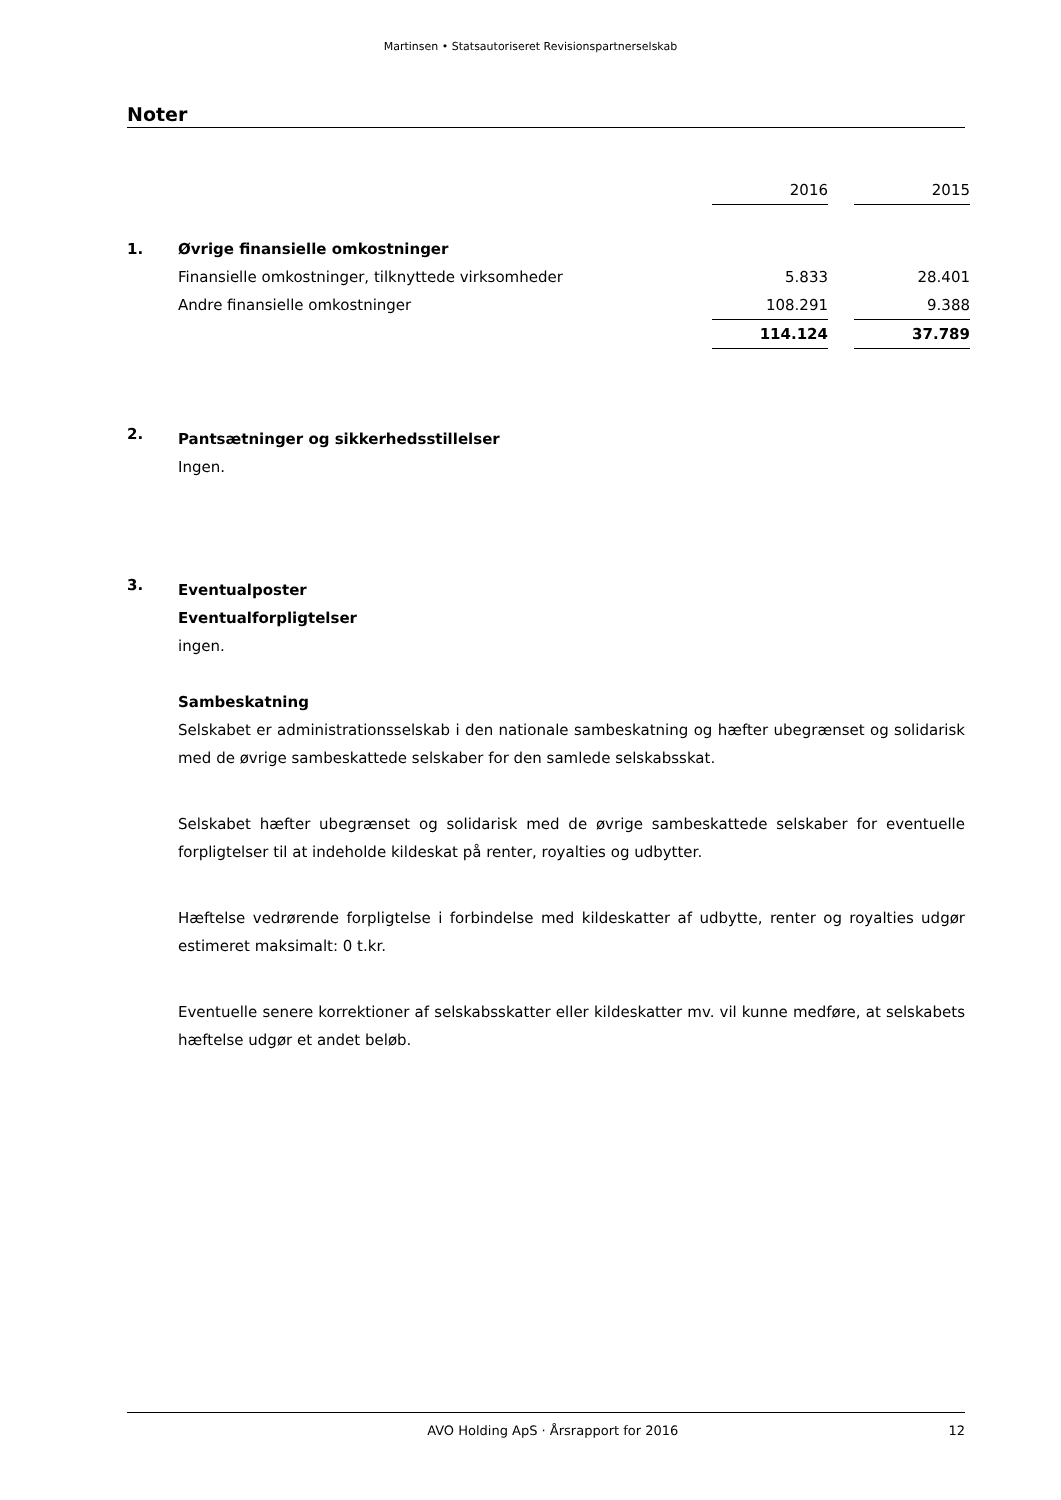Martinsen • Statsautoriseret Revisionspartnerselskab
Noter
| | | 2016 | | 2015 |
| 1. | Øvrige finansielle omkostninger | | | |
| | Finansielle omkostninger, tilknyttede virksomheder | 5.833 | | 28.401 |
| | Andre finansielle omkostninger | 108.291 | | 9.388 |
| | | 114.124 | | 37.789 |
2.
Pantsætninger og sikkerhedsstillelser
Ingen.
3.
Eventualposter
Eventualforpligtelser
ingen.
Sambeskatning
Selskabet er administrationsselskab i den nationale sambeskatning og hæfter ubegrænset og solidarisk med de øvrige sambeskattede selskaber for den samlede selskabsskat.
Selskabet hæfter ubegrænset og solidarisk med de øvrige sambeskattede selskaber for eventuelle forpligtelser til at indeholde kildeskat på renter, royalties og udbytter.
Hæftelse vedrørende forpligtelse i forbindelse med kildeskatter af udbytte, renter og royalties udgør estimeret maksimalt: 0 t.kr.
Eventuelle senere korrektioner af selskabsskatter eller kildeskatter mv. vil kunne medføre, at selskabets hæftelse udgør et andet beløb.
AVO Holding ApS · Årsrapport for 2016
12